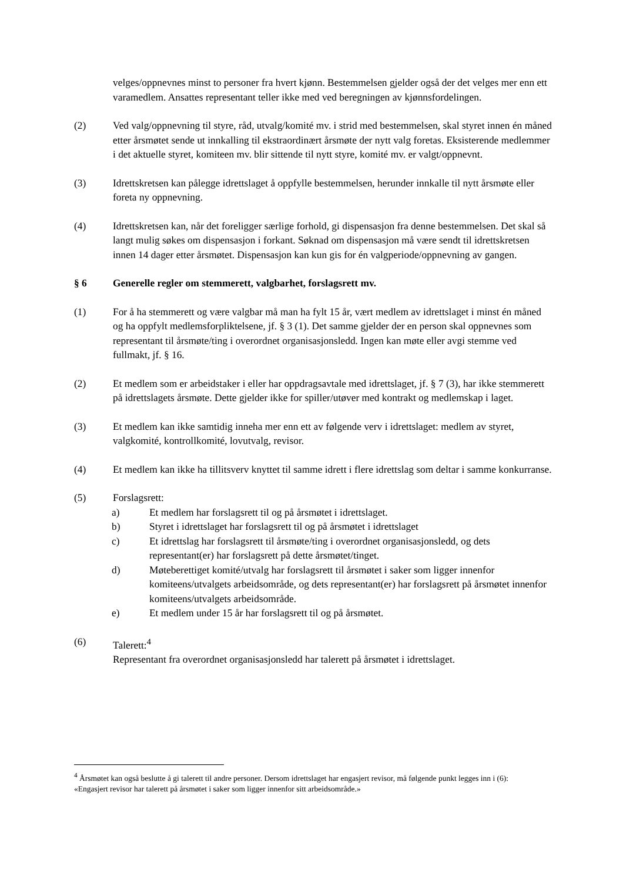velges/oppnevnes minst to personer fra hvert kjønn. Bestemmelsen gjelder også der det velges mer enn ett varamedlem. Ansattes representant teller ikke med ved beregningen av kjønnsfordelingen.
(2) Ved valg/oppnevning til styre, råd, utvalg/komité mv. i strid med bestemmelsen, skal styret innen én måned etter årsmøtet sende ut innkalling til ekstraordinært årsmøte der nytt valg foretas. Eksisterende medlemmer i det aktuelle styret, komiteen mv. blir sittende til nytt styre, komité mv. er valgt/oppnevnt.
(3) Idrettskretsen kan pålegge idrettslaget å oppfylle bestemmelsen, herunder innkalle til nytt årsmøte eller foreta ny oppnevning.
(4) Idrettskretsen kan, når det foreligger særlige forhold, gi dispensasjon fra denne bestemmelsen. Det skal så langt mulig søkes om dispensasjon i forkant. Søknad om dispensasjon må være sendt til idrettskretsen innen 14 dager etter årsmøtet. Dispensasjon kan kun gis for én valgperiode/oppnevning av gangen.
§ 6 Generelle regler om stemmerett, valgbarhet, forslagsrett mv.
(1) For å ha stemmerett og være valgbar må man ha fylt 15 år, vært medlem av idrettslaget i minst én måned og ha oppfylt medlemsforpliktelsene, jf. § 3 (1). Det samme gjelder der en person skal oppnevnes som representant til årsmøte/ting i overordnet organisasjonsledd. Ingen kan møte eller avgi stemme ved fullmakt, jf. § 16.
(2) Et medlem som er arbeidstaker i eller har oppdragsavtale med idrettslaget, jf. § 7 (3), har ikke stemmerett på idrettslagets årsmøte. Dette gjelder ikke for spiller/utøver med kontrakt og medlemskap i laget.
(3) Et medlem kan ikke samtidig inneha mer enn ett av følgende verv i idrettslaget: medlem av styret, valgkomité, kontrollkomité, lovutvalg, revisor.
(4) Et medlem kan ikke ha tillitsverv knyttet til samme idrett i flere idrettslag som deltar i samme konkurranse.
(5) Forslagsrett:
a) Et medlem har forslagsrett til og på årsmøtet i idrettslaget.
b) Styret i idrettslaget har forslagsrett til og på årsmøtet i idrettslaget
c) Et idrettslag har forslagsrett til årsmøte/ting i overordnet organisasjonsledd, og dets representant(er) har forslagsrett på dette årsmøtet/tinget.
d) Møteberettiget komité/utvalg har forslagsrett til årsmøtet i saker som ligger innenfor komiteens/utvalgets arbeidsområde, og dets representant(er) har forslagsrett på årsmøtet innenfor komiteens/utvalgets arbeidsområde.
e) Et medlem under 15 år har forslagsrett til og på årsmøtet.
(6) Talerett:<sup>4</sup>
Representant fra overordnet organisasjonsledd har talerett på årsmøtet i idrettslaget.
<sup>4</sup> Årsmøtet kan også beslutte å gi talerett til andre personer. Dersom idrettslaget har engasjert revisor, må følgende punkt legges inn i (6): «Engasjert revisor har talerett på årsmøtet i saker som ligger innenfor sitt arbeidsområde.»